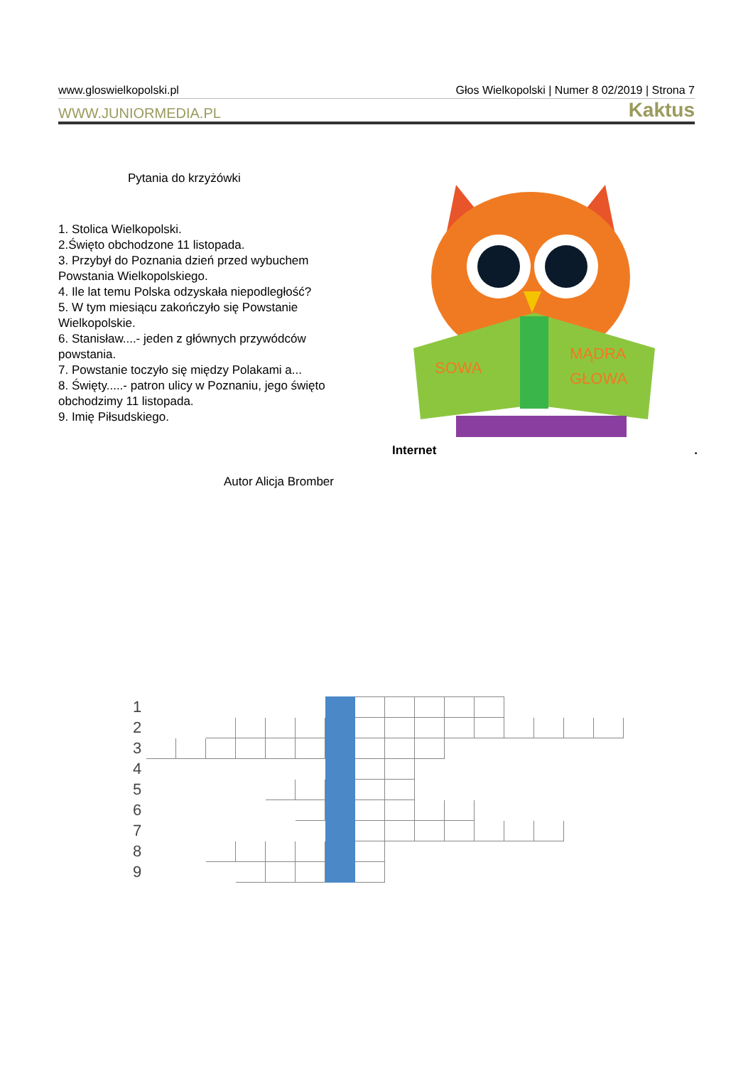www.gloswielkopolski.pl Głos Wielkopolski | Numer 8 02/2019 | Strona 7
WWW.JUNIORMEDIA.PL Kaktus
Pytania do krzyżówki
1. Stolica Wielkopolski.
2.Święto obchodzone 11 listopada.
3. Przybył do Poznania dzień przed wybuchem Powstania Wielkopolskiego.
4. Ile lat temu Polska odzyskała niepodległość?
5. W tym miesiącu zakończyło się Powstanie Wielkopolskie.
6. Stanisław....- jeden z głównych przywódców powstania.
7. Powstanie toczyło się między Polakami a...
8. Święty.....- patron ulicy w Poznaniu, jego święto obchodzimy 11 listopada.
9. Imię Piłsudskiego.
SOWA
MĄDRA
GŁOWA
Internet.
Autor Alicja Bromber
| 1 | | | | | | | | | | | | | | | | |
| 2 | | | | | | | | | | | | | | | | |
| 3 | | | | | | | | | | | | | | | | |
| 4 | | | | | | | | | | | | | | | | |
| 5 | | | | | | | | | | | | | | | | |
| 6 | | | | | | | | | | | | | | | | |
| 7 | | | | | | | | | | | | | | | | |
| 8 | | | | | | | | | | | | | | | | |
| 9 | | | | | | | | | | | | | | | | |